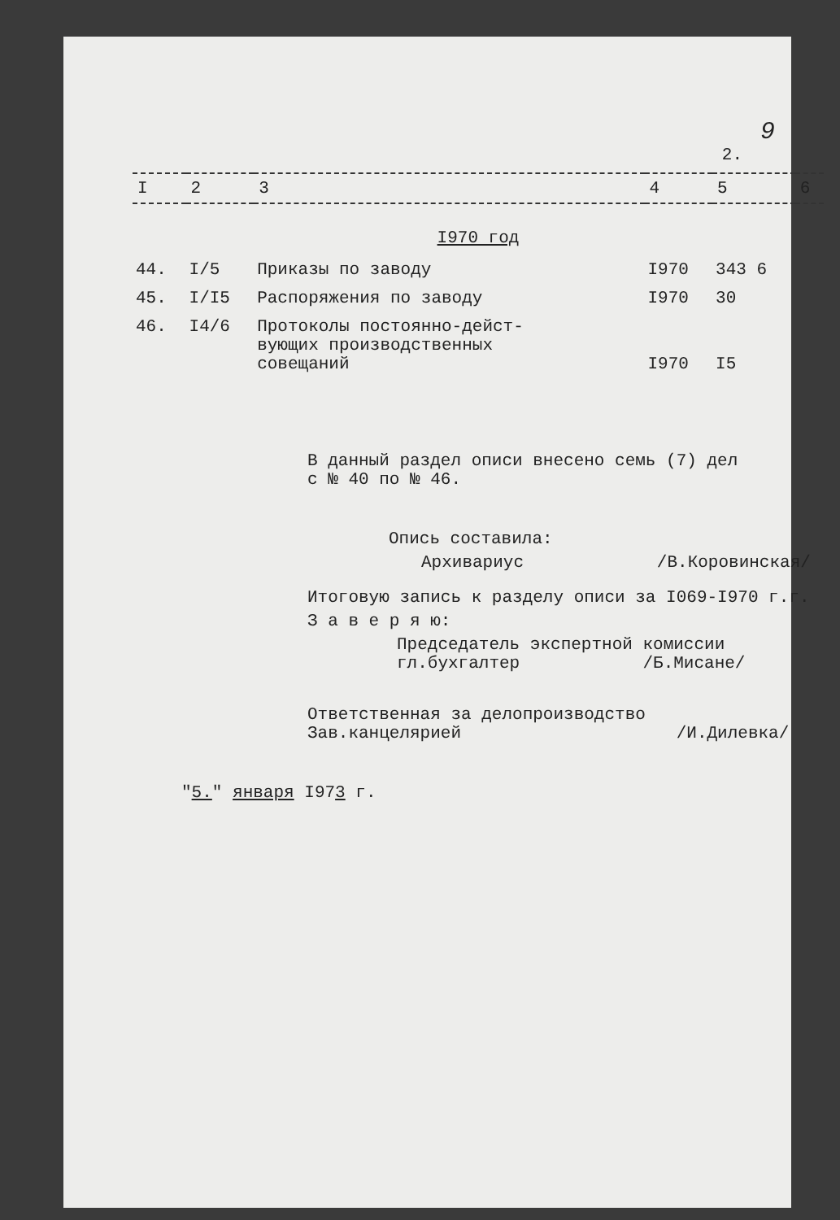9
2.
| I | 2 | 3 | 4 | 5 | 6 |
| --- | --- | --- | --- | --- | --- |
| I970 год | | | | | |
| 44. | I/5 | Приказы по заводу | I970 | 343 6 | |
| 45. | I/I5 | Распоряжения по заводу | I970 | 30 | |
| 46. | I4/6 | Протоколы постоянно-дейст- вующих производственных совещаний | I970 | I5 | |
В данный раздел описи внесено семь (7) дел
с № 40 по № 46.
Опись составила:
Архивариус /В.Коровинская/
Итоговую запись к разделу описи за I069-I970 г.г.
З а в е р я ю:
Председатель экспертной комиссии
гл.бухгалтер /Б.Мисане/
Ответственная за делопроизводство
Зав.канцелярией /И.Дилевка/
"5." января I973 г.